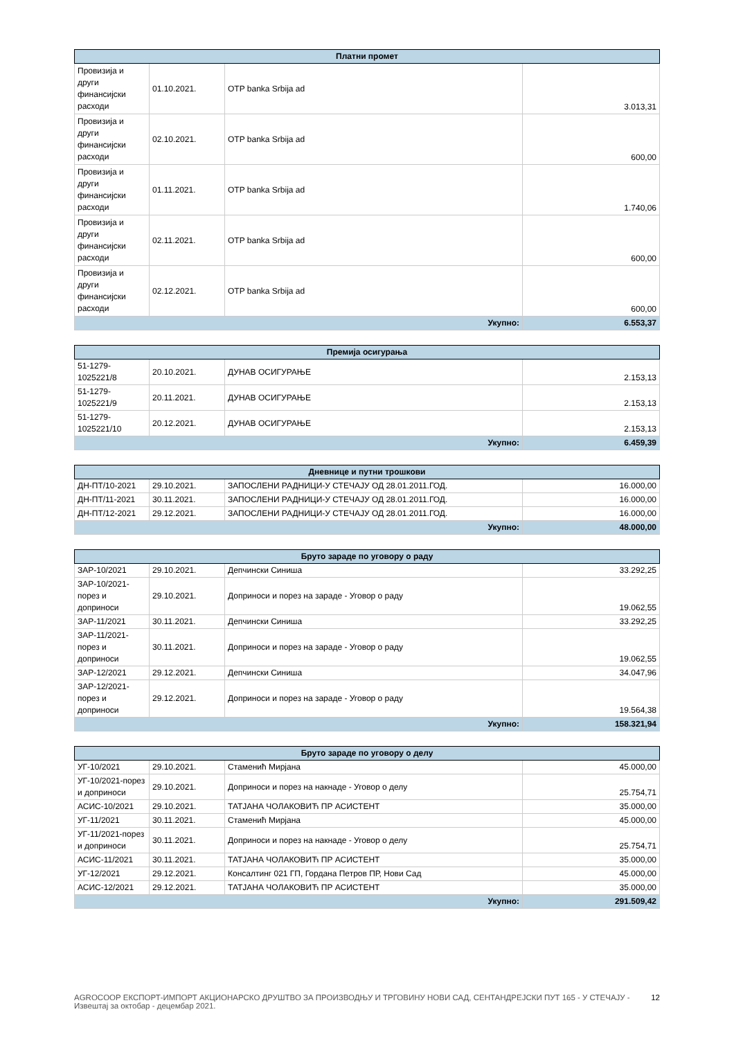| Платни промет | | | |
| --- | --- | --- | --- |
| Провизија и други финансијски расходи | 01.10.2021. | OTP banka Srbija ad | 3.013,31 |
| Провизија и други финансијски расходи | 02.10.2021. | OTP banka Srbija ad | 600,00 |
| Провизија и други финансијски расходи | 01.11.2021. | OTP banka Srbija ad | 1.740,06 |
| Провизија и други финансијски расходи | 02.11.2021. | OTP banka Srbija ad | 600,00 |
| Провизија и други финансијски расходи | 02.12.2021. | OTP banka Srbija ad | 600,00 |
| Укупно: | | | 6.553,37 |
| Премија осигурања | | | |
| --- | --- | --- | --- |
| 51-1279-1025221/8 | 20.10.2021. | ДУНАВ ОСИГУРАЊЕ | 2.153,13 |
| 51-1279-1025221/9 | 20.11.2021. | ДУНАВ ОСИГУРАЊЕ | 2.153,13 |
| 51-1279-1025221/10 | 20.12.2021. | ДУНАВ ОСИГУРАЊЕ | 2.153,13 |
| Укупно: | | | 6.459,39 |
| Дневнице и путни трошкови | | | |
| --- | --- | --- | --- |
| ДН-ПТ/10-2021 | 29.10.2021. | ЗАПОСЛЕНИ РАДНИЦИ-У СТЕЧАЈУ ОД 28.01.2011.ГОД. | 16.000,00 |
| ДН-ПТ/11-2021 | 30.11.2021. | ЗАПОСЛЕНИ РАДНИЦИ-У СТЕЧАЈУ ОД 28.01.2011.ГОД. | 16.000,00 |
| ДН-ПТ/12-2021 | 29.12.2021. | ЗАПОСЛЕНИ РАДНИЦИ-У СТЕЧАЈУ ОД 28.01.2011.ГОД. | 16.000,00 |
| Укупно: | | | 48.000,00 |
| Бруто зараде по уговору о раду | | | |
| --- | --- | --- | --- |
| ЗАР-10/2021 | 29.10.2021. | Депчински Синиша | 33.292,25 |
| ЗАР-10/2021-порез и доприноси | 29.10.2021. | Доприноси и порез на зараде - Уговор о раду | 19.062,55 |
| ЗАР-11/2021 | 30.11.2021. | Депчински Синиша | 33.292,25 |
| ЗАР-11/2021-порез и доприноси | 30.11.2021. | Доприноси и порез на зараде - Уговор о раду | 19.062,55 |
| ЗАР-12/2021 | 29.12.2021. | Депчински Синиша | 34.047,96 |
| ЗАР-12/2021-порез и доприноси | 29.12.2021. | Доприноси и порез на зараде - Уговор о раду | 19.564,38 |
| Укупно: | | | 158.321,94 |
| Бруто зараде по уговору о делу | | | |
| --- | --- | --- | --- |
| УГ-10/2021 | 29.10.2021. | Стаменић Мирјана | 45.000,00 |
| УГ-10/2021-порез и доприноси | 29.10.2021. | Доприноси и порез на накнаде - Уговор о делу | 25.754,71 |
| АСИС-10/2021 | 29.10.2021. | ТАТЈАНА ЧОЛАКОВИЋ ПР АСИСТЕНТ | 35.000,00 |
| УГ-11/2021 | 30.11.2021. | Стаменић Мирјана | 45.000,00 |
| УГ-11/2021-порез и доприноси | 30.11.2021. | Доприноси и порез на накнаде - Уговор о делу | 25.754,71 |
| АСИС-11/2021 | 30.11.2021. | ТАТЈАНА ЧОЛАКОВИЋ ПР АСИСТЕНТ | 35.000,00 |
| УГ-12/2021 | 29.12.2021. | Консалтинг 021 ГП, Гордана Петров ПР, Нови Сад | 45.000,00 |
| АСИС-12/2021 | 29.12.2021. | ТАТЈАНА ЧОЛАКОВИЋ ПР АСИСТЕНТ | 35.000,00 |
| Укупно: | | | 291.509,42 |
AGROCOOP ЕКСПОРТ-ИМПОРТ АКЦИОНАРСКО ДРУШТВО ЗА ПРОИЗВОДЊУ И ТРГОВИНУ НОВИ САД, СЕНТАНДРЕЈСКИ ПУТ 165 - У СТЕЧАЈУ - Извештај за октобар - децембар 2021. 12